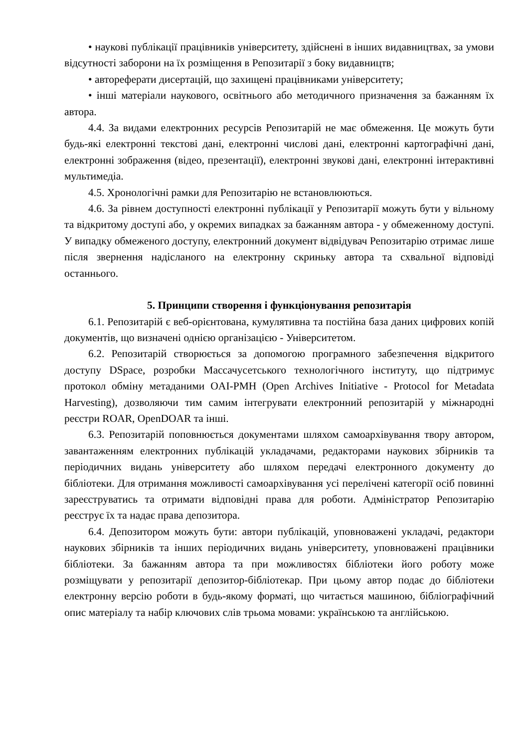• наукові публікації працівників університету, здійснені в інших видавництвах, за умови відсутності заборони на їх розміщення в Репозитарії з боку видавництв;
• автореферати дисертацій, що захищені працівниками університету;
• інші матеріали наукового, освітнього або методичного призначення за бажанням їх автора.
4.4. За видами електронних ресурсів Репозитарій не має обмеження. Це можуть бути будь-які електронні текстові дані, електронні числові дані, електронні картографічні дані, електронні зображення (відео, презентації), електронні звукові дані, електронні інтерактивні мультимедіа.
4.5. Хронологічні рамки для Репозитарію не встановлюються.
4.6. За рівнем доступності електронні публікації у Репозитарії можуть бути у вільному та відкритому доступі або, у окремих випадках за бажанням автора - у обмеженному доступі. У випадку обмеженого доступу, електронний документ відвідувач Репозитарію отримає лише після звернення надісланого на електронну скриньку автора та схвальної відповіді останнього.
5. Принципи створення і функціонування репозитарія
6.1. Репозитарій є веб-орієнтована, кумулятивна та постійна база даних цифрових копій документів, що визначені однією організацією - Університетом.
6.2. Репозитарій створюється за допомогою програмного забезпечення відкритого доступу DSpace, розробки Массачусетського технологічного інституту, що підтримує протокол обміну метаданими OAI-PMH (Open Archives Initiative - Protocol for Metadata Harvesting), дозволяючи тим самим інтегрувати електронний репозитарій у міжнародні реєстри ROAR, OpenDOAR та інші.
6.3. Репозитарій поповнюється документами шляхом самоархівування твору автором, завантаженням електронних публікацій укладачами, редакторами наукових збірників та періодичних видань університету або шляхом передачі електронного документу до бібліотеки. Для отримання можливості самоархівування усі перелічені категорії осіб повинні зареєструватись та отримати відповідні права для роботи. Адміністратор Репозитарію реєструє їх та надає права депозитора.
6.4. Депозитором можуть бути: автори публікацій, уповноважені укладачі, редактори наукових збірників та інших періодичних видань університету, уповноважені працівники бібліотеки. За бажанням автора та при можливостях бібліотеки його роботу може розміщувати у репозитарії депозитор-бібліотекар. При цьому автор подає до бібліотеки електронну версію роботи в будь-якому форматі, що читається машиною, бібліографічний опис матеріалу та набір ключових слів трьома мовами: українською та англійською.